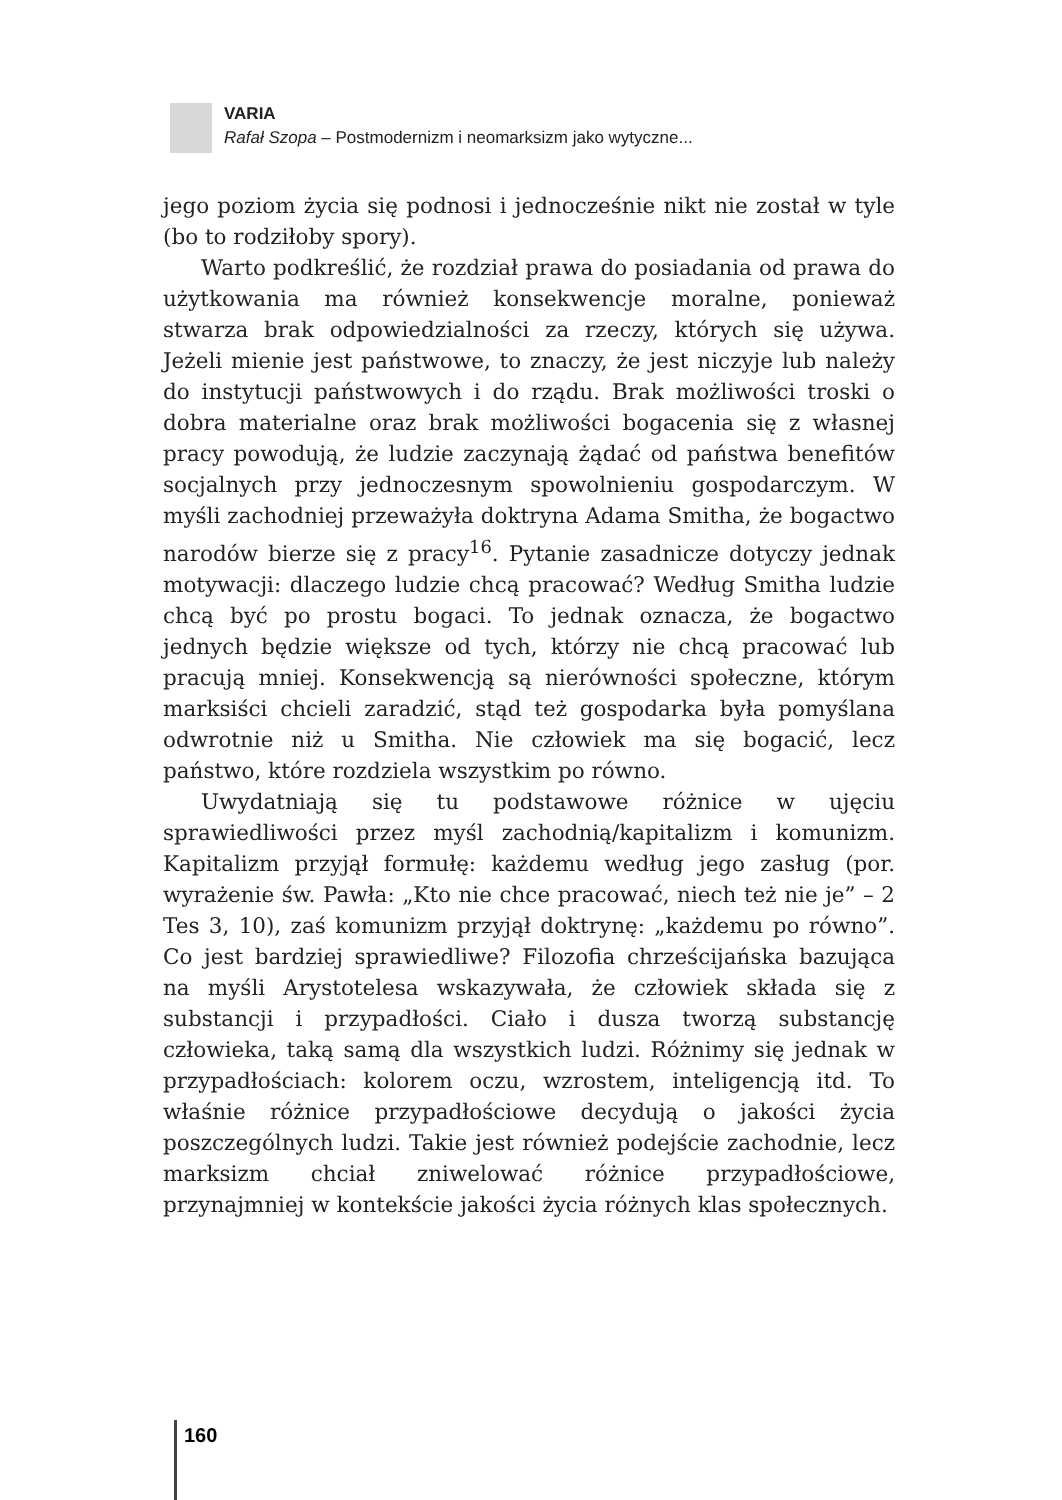VARIA
Rafał Szopa – Postmodernizm i neomarksizm jako wytyczne...
jego poziom życia się podnosi i jednocześnie nikt nie został w tyle (bo to rodziłoby spory).
Warto podkreślić, że rozdział prawa do posiadania od prawa do użytkowania ma również konsekwencje moralne, ponieważ stwarza brak odpowiedzialności za rzeczy, których się używa. Jeżeli mienie jest państwowe, to znaczy, że jest niczyje lub należy do instytucji państwowych i do rządu. Brak możliwości troski o dobra materialne oraz brak możliwości bogacenia się z własnej pracy powodują, że ludzie zaczynają żądać od państwa benefitów socjalnych przy jednoczesnym spowolnieniu gospodarczym. W myśli zachodniej przeważyła doktryna Adama Smitha, że bogactwo narodów bierze się z pracy<sup>16</sup>. Pytanie zasadnicze dotyczy jednak motywacji: dlaczego ludzie chcą pracować? Według Smitha ludzie chcą być po prostu bogaci. To jednak oznacza, że bogactwo jednych będzie większe od tych, którzy nie chcą pracować lub pracują mniej. Konsekwencją są nierówności społeczne, którym marksiści chcieli zaradzić, stąd też gospodarka była pomyślana odwrotnie niż u Smitha. Nie człowiek ma się bogacić, lecz państwo, które rozdziela wszystkim po równo.
Uwydatniają się tu podstawowe różnice w ujęciu sprawiedliwości przez myśl zachodnią/kapitalizm i komunizm. Kapitalizm przyjął formułę: każdemu według jego zasług (por. wyrażenie św. Pawła: „Kto nie chce pracować, niech też nie je” – 2 Tes 3, 10), zaś komunizm przyjął doktrynę: „każdemu po równo”. Co jest bardziej sprawiedliwe? Filozofia chrześcijańska bazująca na myśli Arystotelesa wskazywała, że człowiek składa się z substancji i przypadłości. Ciało i dusza tworzą substancję człowieka, taką samą dla wszystkich ludzi. Różnimy się jednak w przypadłościach: kolorem oczu, wzrostem, inteligencją itd. To właśnie różnice przypadłościowe decydują o jakości życia poszczególnych ludzi. Takie jest również podejście zachodnie, lecz marksizm chciał zniwelować różnice przypadłościowe, przynajmniej w kontekście jakości życia różnych klas społecznych.
160